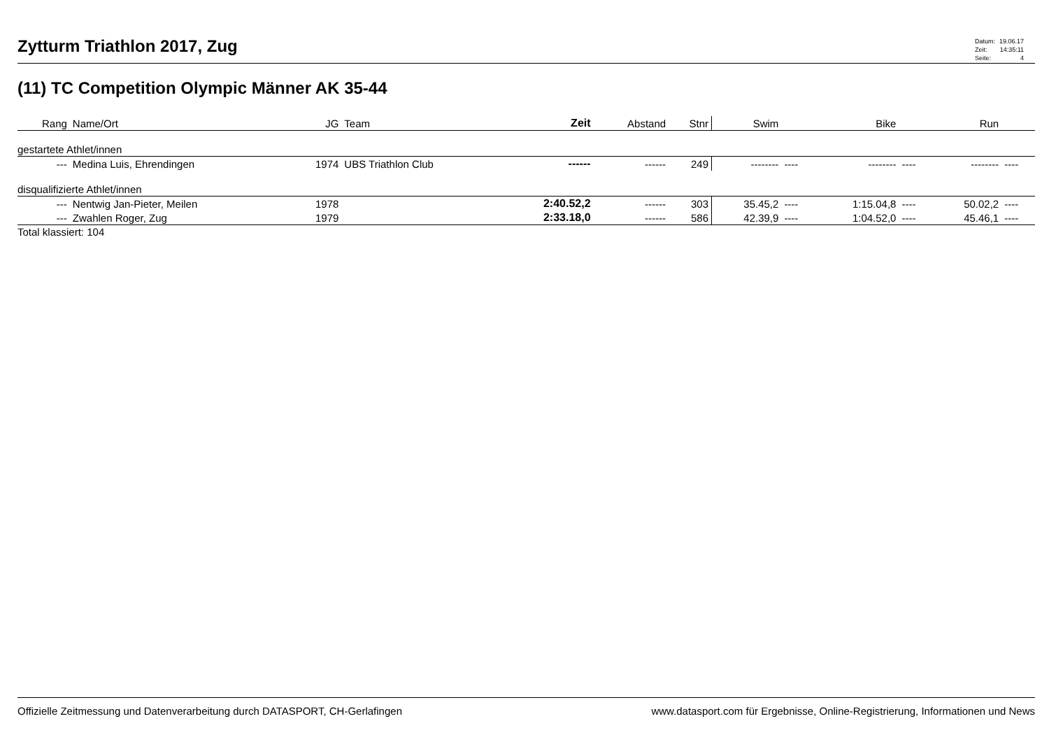Zytturm Triathlon 2017, Zug
| Datum: | 19.06.17 |
| Zeit: | 14:35:11 |
| Seite: | 4 |
(11) TC Competition Olympic Männer AK 35-44
| Rang | Name/Ort | JG | Team | Zeit | Abstand | Stnr | Swim | | Bike | | Run | |
| --- | --- | --- | --- | --- | --- | --- | --- | --- | --- | --- | --- | --- |
| gestartete Athlet/innen | | | | | | | | | | | | |
| --- | Medina Luis, Ehrendingen | 1974 | UBS Triathlon Club | ------ | ------ | 249 | -------- | ---- | -------- | ---- | -------- | ---- |
| disqualifizierte Athlet/innen | | | | | | | | | | | | |
| --- | Nentwig Jan-Pieter, Meilen | 1978 | | 2:40.52,2 | ------ | 303 | 35.45,2 | ---- | 1:15.04,8 | ---- | 50.02,2 | ---- |
| --- | Zwahlen Roger, Zug | 1979 | | 2:33.18,0 | ------ | 586 | 42.39,9 | ---- | 1:04.52,0 | ---- | 45.46,1 | ---- |
| Total klassiert: 104 | | | | | | | | | | | | |
Offizielle Zeitmessung und Datenverarbeitung durch DATASPORT, CH-Gerlafingen www.datasport.com für Ergebnisse, Online-Registrierung, Informationen und News